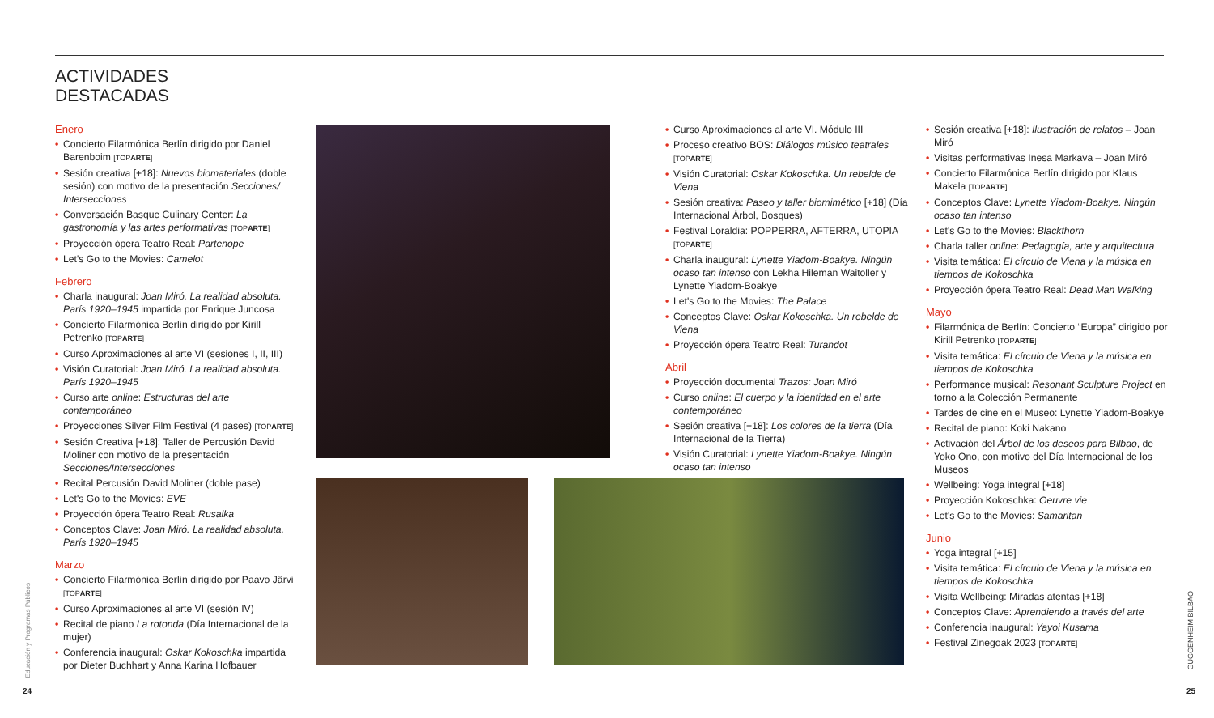ACTIVIDADES
DESTACADAS
Enero
• Concierto Filarmónica Berlín dirigido por Daniel Barenboim [TOPARTE]
• Sesión creativa [+18]: Nuevos biomateriales (doble sesión) con motivo de la presentación Secciones/ Intersecciones
• Conversación Basque Culinary Center: La gastronomía y las artes performativas [TOPARTE]
• Proyección ópera Teatro Real: Partenope
• Let's Go to the Movies: Camelot
Febrero
• Charla inaugural: Joan Miró. La realidad absoluta. París 1920–1945 impartida por Enrique Juncosa
• Concierto Filarmónica Berlín dirigido por Kirill Petrenko [TOPARTE]
• Curso Aproximaciones al arte VI (sesiones I, II, III)
• Visión Curatorial: Joan Miró. La realidad absoluta. París 1920–1945
• Curso arte online: Estructuras del arte contemporáneo
• Proyecciones Silver Film Festival (4 pases) [TOPARTE]
• Sesión Creativa [+18]: Taller de Percusión David Moliner con motivo de la presentación Secciones/Intersecciones
• Recital Percusión David Moliner (doble pase)
• Let's Go to the Movies: EVE
• Proyección ópera Teatro Real: Rusalka
• Conceptos Clave: Joan Miró. La realidad absoluta. París 1920–1945
Marzo
• Concierto Filarmónica Berlín dirigido por Paavo Järvi [TOPARTE]
• Curso Aproximaciones al arte VI (sesión IV)
• Recital de piano La rotonda (Día Internacional de la mujer)
• Conferencia inaugural: Oskar Kokoschka impartida por Dieter Buchhart y Anna Karina Hofbauer
• Curso Aproximaciones al arte VI. Módulo III
• Proceso creativo BOS: Diálogos músico teatrales [TOPARTE]
• Visión Curatorial: Oskar Kokoschka. Un rebelde de Viena
• Sesión creativa: Paseo y taller biomimético [+18] (Día Internacional Árbol, Bosques)
• Festival Loraldia: POPPERRA, AFTERRA, UTOPIA [TOPARTE]
• Charla inaugural: Lynette Yiadom-Boakye. Ningún ocaso tan intenso con Lekha Hileman Waitoller y Lynette Yiadom-Boakye
• Let's Go to the Movies: The Palace
• Conceptos Clave: Oskar Kokoschka. Un rebelde de Viena
• Proyección ópera Teatro Real: Turandot
Abril
• Proyección documental Trazos: Joan Miró
• Curso online: El cuerpo y la identidad en el arte contemporáneo
• Sesión creativa [+18]: Los colores de la tierra (Día Internacional de la Tierra)
• Visión Curatorial: Lynette Yiadom-Boakye. Ningún ocaso tan intenso
• Sesión creativa [+18]: Ilustración de relatos – Joan Miró
• Visitas performativas Inesa Markava – Joan Miró
• Concierto Filarmónica Berlín dirigido por Klaus Makela [TOPARTE]
• Conceptos Clave: Lynette Yiadom-Boakye. Ningún ocaso tan intenso
• Let's Go to the Movies: Blackthorn
• Charla taller online: Pedagogía, arte y arquitectura
• Visita temática: El círculo de Viena y la música en tiempos de Kokoschka
• Proyección ópera Teatro Real: Dead Man Walking
Mayo
• Filarmónica de Berlín: Concierto “Europa” dirigido por Kirill Petrenko [TOPARTE]
• Visita temática: El círculo de Viena y la música en tiempos de Kokoschka
• Performance musical: Resonant Sculpture Project en torno a la Colección Permanente
• Tardes de cine en el Museo: Lynette Yiadom-Boakye
• Recital de piano: Koki Nakano
• Activación del Árbol de los deseos para Bilbao, de Yoko Ono, con motivo del Día Internacional de los Museos
• Wellbeing: Yoga integral [+18]
• Proyección Kokoschka: Oeuvre vie
• Let's Go to the Movies: Samaritan
Junio
• Yoga integral [+15]
• Visita temática: El círculo de Viena y la música en tiempos de Kokoschka
• Visita Wellbeing: Miradas atentas [+18]
• Conceptos Clave: Aprendiendo a través del arte
• Conferencia inaugural: Yayoi Kusama
• Festival Zinegoak 2023 [TOPARTE]
Educación y Programas Públicos
24
GUGGENHEIM BILBAO
25